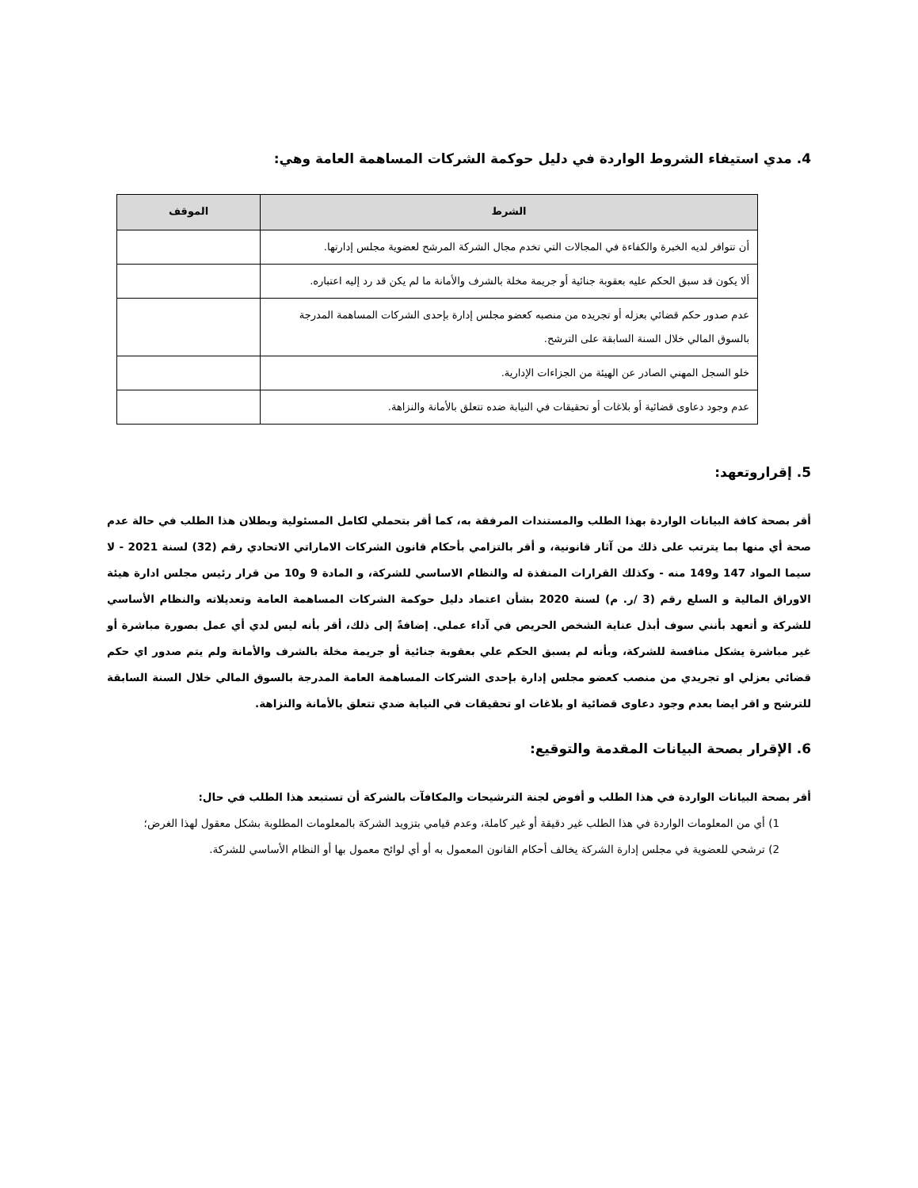4. مدي استيفاء الشروط الواردة في دليل حوكمة الشركات المساهمة العامة وهي:
| الشرط | الموقف |
| --- | --- |
| أن تتوافر لديه الخبرة والكفاءة في المجالات التي تخدم مجال الشركة المرشح لعضوية مجلس إدارتها. | |
| ألا يكون قد سبق الحكم عليه بعقوبة جنائية أو جريمة مخلة بالشرف والأمانة ما لم يكن قد رد إليه اعتباره. | |
| عدم صدور حكم قضائي بعزله أو تجريده من منصبه كعضو مجلس إدارة بإحدى الشركات المساهمة المدرجة بالسوق المالي خلال السنة السابقة على الترشح. | |
| خلو السجل المهني الصادر عن الهيئة من الجزاءات الإدارية. | |
| عدم وجود دعاوى قضائية أو بلاغات أو تحقيقات في النيابة ضده تتعلق بالأمانة والنزاهة. | |
5. إقراروتعهد:
أقر بصحة كافة البيانات الواردة بهذا الطلب والمستندات المرفقة به، كما أقر بتحملي لكامل المسئولية وبطلان هذا الطلب في حالة عدم صحة أي منها بما يترتب على ذلك من آثار قانونية، و أقر بالتزامي بأحكام قانون الشركات الاماراتي الاتحادي رقم (32) لسنة 2021 - لا سيما المواد 147 و149 منه - وكذلك القرارات المنفذة له والنظام الاساسي للشركة، و المادة 9 و10 من قرار رئيس مجلس ادارة هيئة الاوراق المالية و السلع رقم (3 /ر. م) لسنة 2020 بشأن اعتماد دليل حوكمة الشركات المساهمة العامة وتعديلاته والنظام الأساسي للشركة و أتعهد بأنني سوف أبذل عناية الشخص الحريص في آداء عملي. إضافةً إلى ذلك، أقر بأنه ليس لدي أي عمل بصورة مباشرة أو غير مباشرة يشكل منافسة للشركة، وبأنه لم يسبق الحكم علي بعقوبة جنائية أو جريمة مخلة بالشرف والأمانة ولم يتم صدور اي حكم قضائي بعزلي او تجريدي من منصب كعضو مجلس إدارة بإحدى الشركات المساهمة العامة المدرجة بالسوق المالي خلال السنة السابقة للترشح و اقر ايضا بعدم وجود دعاوى قضائية او بلاغات او تحقيقات في النيابة ضدي تتعلق بالأمانة والنزاهة.
6. الإقرار بصحة البيانات المقدمة والتوقيع:
أقر بصحة البيانات الواردة في هذا الطلب و أفوض لجنة الترشيحات والمكافآت بالشركة أن تستبعد هذا الطلب في حال:
1) أي من المعلومات الواردة في هذا الطلب غير دقيقة أو غير كاملة، وعدم قيامي بتزويد الشركة بالمعلومات المطلوبة بشكل معقول لهذا الغرض؛
2) ترشحي للعضوية في مجلس إدارة الشركة يخالف أحكام القانون المعمول به أو أي لوائح معمول بها أو النظام الأساسي للشركة.